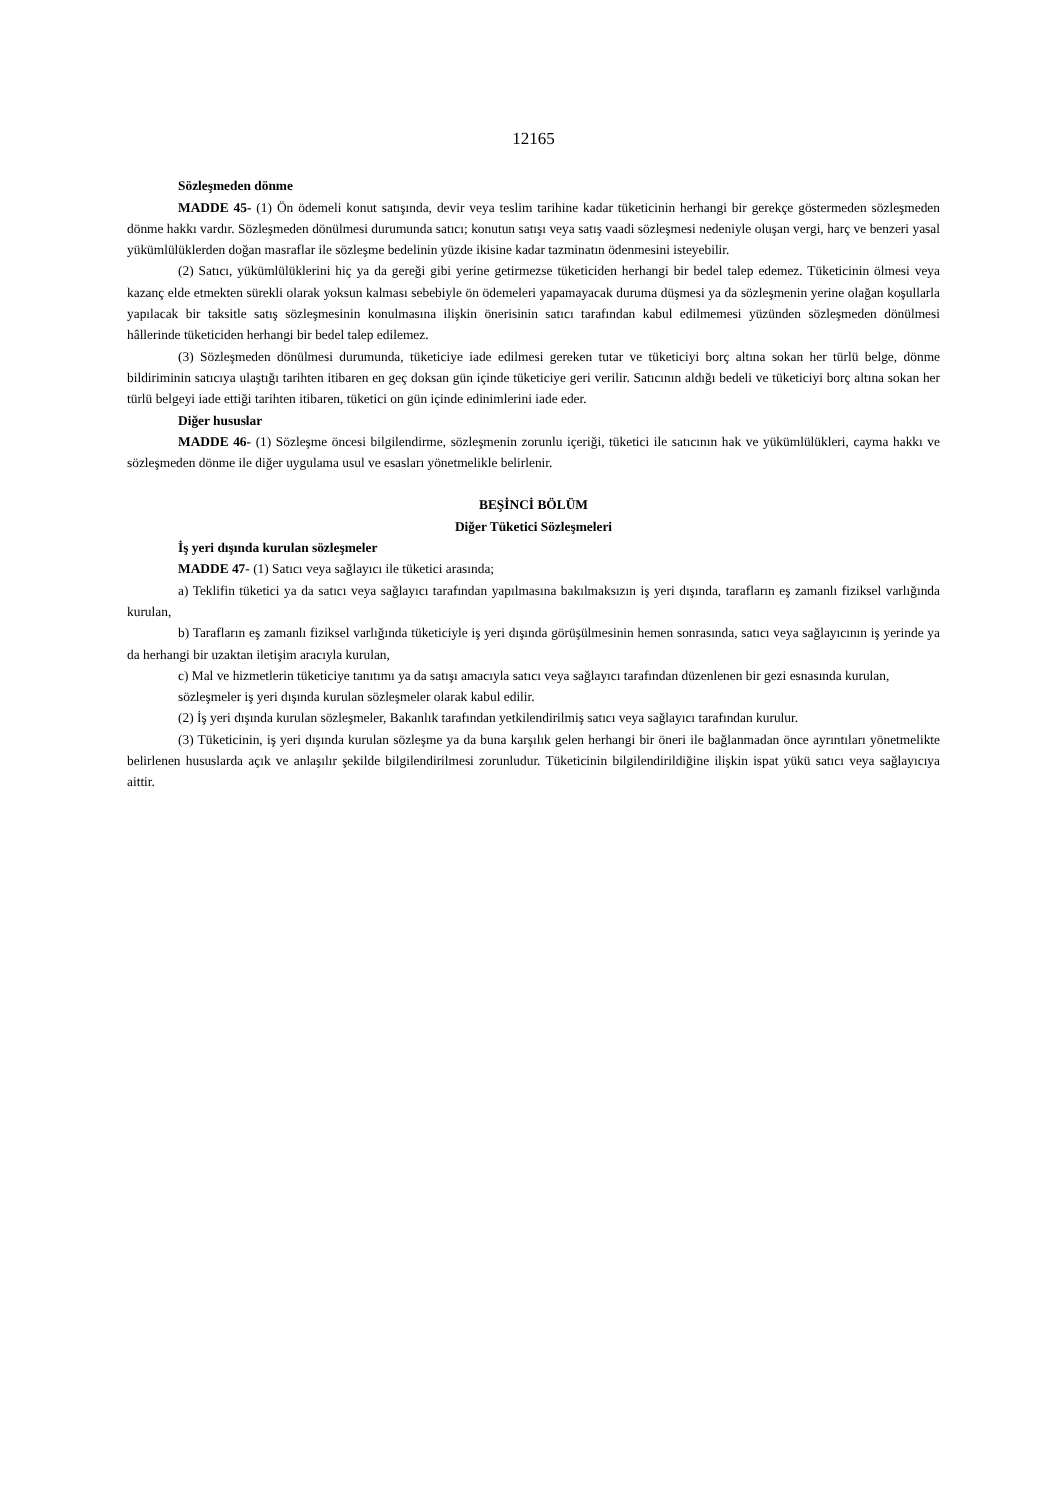12165
Sözleşmeden dönme
MADDE 45- (1) Ön ödemeli konut satışında, devir veya teslim tarihine kadar tüketicinin herhangi bir gerekçe göstermeden sözleşmeden dönme hakkı vardır. Sözleşmeden dönülmesi durumunda satıcı; konutun satışı veya satış vaadi sözleşmesi nedeniyle oluşan vergi, harç ve benzeri yasal yükümlülüklerden doğan masraflar ile sözleşme bedelinin yüzde ikisine kadar tazminatın ödenmesini isteyebilir.
(2) Satıcı, yükümlülüklerini hiç ya da gereği gibi yerine getirmezse tüketiciden herhangi bir bedel talep edemez. Tüketicinin ölmesi veya kazanç elde etmekten sürekli olarak yoksun kalması sebebiyle ön ödemeleri yapamayacak duruma düşmesi ya da sözleşmenin yerine olağan koşullarla yapılacak bir taksitle satış sözleşmesinin konulmasına ilişkin önerisinin satıcı tarafından kabul edilmemesi yüzünden sözleşmeden dönülmesi hâllerinde tüketiciden herhangi bir bedel talep edilemez.
(3) Sözleşmeden dönülmesi durumunda, tüketiciye iade edilmesi gereken tutar ve tüketiciyi borç altına sokan her türlü belge, dönme bildiriminin satıcıya ulaştığı tarihten itibaren en geç doksan gün içinde tüketiciye geri verilir. Satıcının aldığı bedeli ve tüketiciyi borç altına sokan her türlü belgeyi iade ettiği tarihten itibaren, tüketici on gün içinde edinimlerini iade eder.
Diğer hususlar
MADDE 46- (1) Sözleşme öncesi bilgilendirme, sözleşmenin zorunlu içeriği, tüketici ile satıcının hak ve yükümlülükleri, cayma hakkı ve sözleşmeden dönme ile diğer uygulama usul ve esasları yönetmelikle belirlenir.
BEŞİNCİ BÖLÜM
Diğer Tüketici Sözleşmeleri
İş yeri dışında kurulan sözleşmeler
MADDE 47- (1) Satıcı veya sağlayıcı ile tüketici arasında;
a) Teklifin tüketici ya da satıcı veya sağlayıcı tarafından yapılmasına bakılmaksızın iş yeri dışında, tarafların eş zamanlı fiziksel varlığında kurulan,
b) Tarafların eş zamanlı fiziksel varlığında tüketiciyle iş yeri dışında görüşülmesinin hemen sonrasında, satıcı veya sağlayıcının iş yerinde ya da herhangi bir uzaktan iletişim aracıyla kurulan,
c) Mal ve hizmetlerin tüketiciye tanıtımı ya da satışı amacıyla satıcı veya sağlayıcı tarafından düzenlenen bir gezi esnasında kurulan,
sözleşmeler iş yeri dışında kurulan sözleşmeler olarak kabul edilir.
(2) İş yeri dışında kurulan sözleşmeler, Bakanlık tarafından yetkilendirilmiş satıcı veya sağlayıcı tarafından kurulur.
(3) Tüketicinin, iş yeri dışında kurulan sözleşme ya da buna karşılık gelen herhangi bir öneri ile bağlanmadan önce ayrıntıları yönetmelikte belirlenen hususlarda açık ve anlaşılır şekilde bilgilendirilmesi zorunludur. Tüketicinin bilgilendirildiğine ilişkin ispat yükü satıcı veya sağlayıcıya aittir.